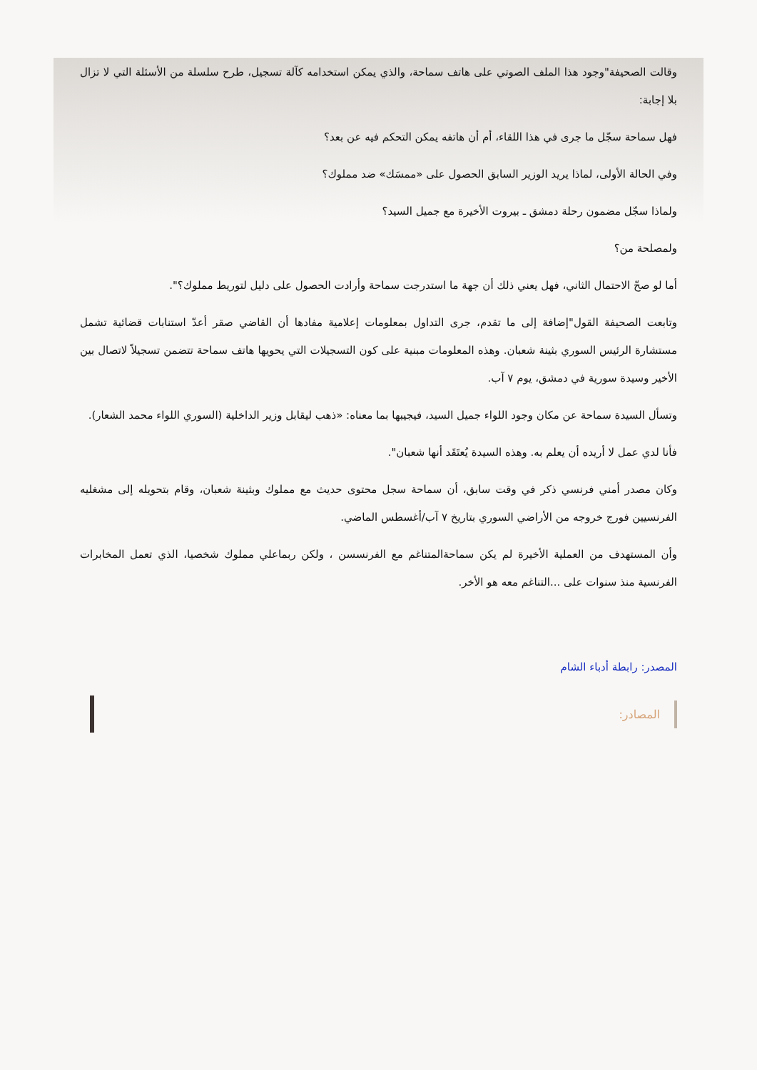وقالت الصحيفة"وجود هذا الملف الصوتي على هاتف سماحة، والذي يمكن استخدامه كآلة تسجيل، طرح سلسلة من الأسئلة التي لا تزال بلا إجابة:
فهل سماحة سجّل ما جرى في هذا اللقاء، أم أن هاتفه يمكن التحكم فيه عن بعد؟
وفي الحالة الأولى، لماذا يريد الوزير السابق الحصول على «ممسَك» ضد مملوك؟
ولماذا سجّل مضمون رحلة دمشق ـ بيروت الأخيرة مع جميل السيد؟
ولمصلحة من؟
أما لو صحّ الاحتمال الثاني، فهل يعني ذلك أن جهة ما استدرجت سماحة وأرادت الحصول على دليل لتوريط مملوك؟".
وتابعت الصحيفة القول"إضافة إلى ما تقدم، جرى التداول بمعلومات إعلامية مفادها أن القاضي صقر أعدّ استنابات قضائية تشمل مستشارة الرئيس السوري بثينة شعبان. وهذه المعلومات مبنية على كون التسجيلات التي يحويها هاتف سماحة تتضمن تسجيلاً لاتصال بين الأخير وسيدة سورية في دمشق، يوم ٧ آب.
وتسأل السيدة سماحة عن مكان وجود اللواء جميل السيد، فيجيبها بما معناه: «ذهب ليقابل وزير الداخلية (السوري اللواء محمد الشعار).
فأنا لدي عمل لا أريده أن يعلم به. وهذه السيدة يُعتَقَد أنها شعبان".
وكان مصدر أمني فرنسي ذكر في وقت سابق، أن سماحة سجل محتوى حديث مع مملوك وبثينة شعبان، وقام بتحويله إلى مشغليه الفرنسيين فورج خروجه من الأراضي السوري بتاريخ ٧ آب/أغسطس الماضي.
وأن المستهدف من العملية الأخيرة لم يكن سماحةالمتناغم مع الفرنسسن ، ولكن ربماعلي مملوك شخصيا، الذي تعمل المخابرات الفرنسية منذ سنوات على ...التناغم معه هو الأخر.
المصدر: رابطة أدباء الشام
المصادر: